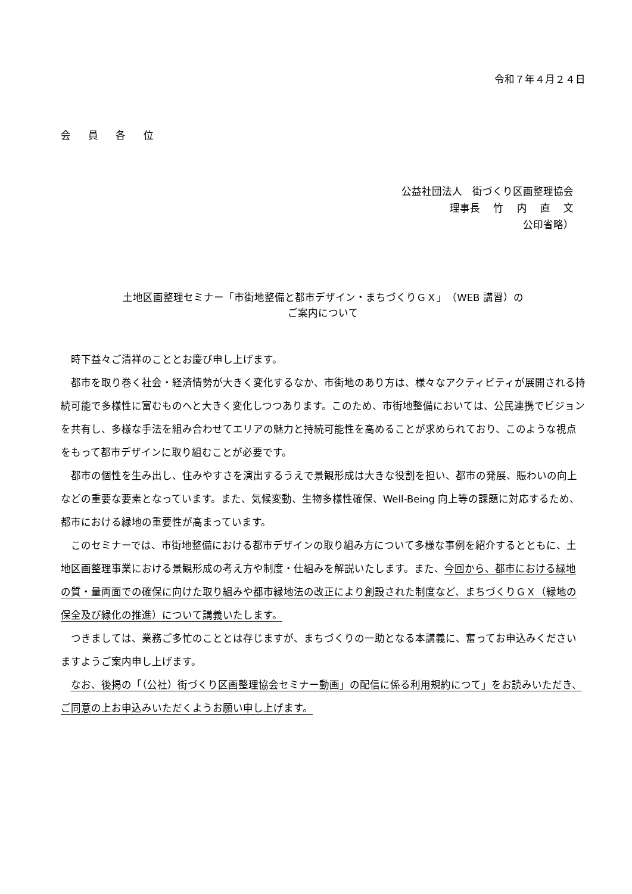令和７年４月２４日
会 員 各 位
公益社団法人　街づくり区画整理協会
理事長　 竹　 内　 直　 文
公印省略）
土地区画整理セミナー「市街地整備と都市デザイン・まちづくりＧＸ」（WEB 講習）の
ご案内について
時下益々ご清祥のこととお慶び申し上げます。
都市を取り巻く社会・経済情勢が大きく変化するなか、市街地のあり方は、様々なアクティビティが展開される持続可能で多様性に富むものへと大きく変化しつつあります。このため、市街地整備においては、公民連携でビジョンを共有し、多様な手法を組み合わせてエリアの魅力と持続可能性を高めることが求められており、このような視点をもって都市デザインに取り組むことが必要です。
都市の個性を生み出し、住みやすさを演出するうえで景観形成は大きな役割を担い、都市の発展、賑わいの向上などの重要な要素となっています。また、気候変動、生物多様性確保、Well-Being 向上等の課題に対応するため、都市における緑地の重要性が高まっています。
このセミナーでは、市街地整備における都市デザインの取り組み方について多様な事例を紹介するとともに、土地区画整理事業における景観形成の考え方や制度・仕組みを解説いたします。また、今回から、都市における緑地の質・量両面での確保に向けた取り組みや都市緑地法の改正により創設された制度など、まちづくりＧＸ（緑地の保全及び緑化の推進）について講義いたします。
つきましては、業務ご多忙のこととは存じますが、まちづくりの一助となる本講義に、奮ってお申込みくださいますようご案内申し上げます。
なお、後掲の「（公社）街づくり区画整理協会セミナー動画」の配信に係る利用規約につて」をお読みいただき、ご同意の上お申込みいただくようお願い申し上げます。